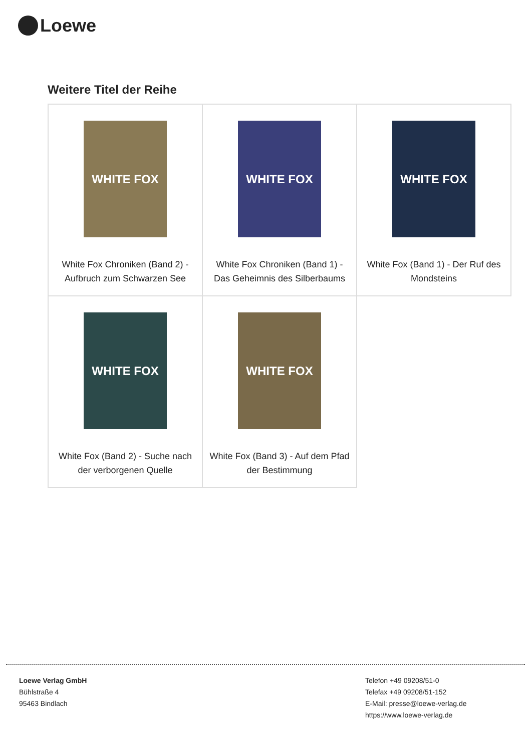Loewe
Weitere Titel der Reihe
| WHITE FOX White Fox Chroniken (Band 2) - Aufbruch zum Schwarzen See | WHITE FOX White Fox Chroniken (Band 1) - Das Geheimnis des Silberbaums | WHITE FOX White Fox (Band 1) - Der Ruf des Mondsteins |
| WHITE FOX White Fox (Band 2) - Suche nach der verborgenen Quelle | WHITE FOX White Fox (Band 3) - Auf dem Pfad der Bestimmung | |
Loewe Verlag GmbH
Bühlstraße 4
95463 Bindlach
Telefon +49 09208/51-0
Telefax +49 09208/51-152
E-Mail: presse@loewe-verlag.de
https://www.loewe-verlag.de